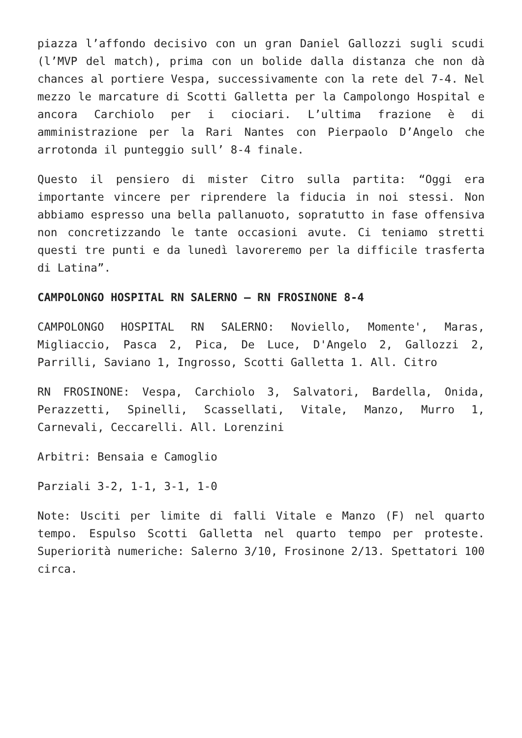piazza l’affondo decisivo con un gran Daniel Gallozzi sugli scudi (l’MVP del match), prima con un bolide dalla distanza che non dà chances al portiere Vespa, successivamente con la rete del 7-4. Nel mezzo le marcature di Scotti Galletta per la Campolongo Hospital e ancora Carchiolo per i ciociari. L’ultima frazione è di amministrazione per la Rari Nantes con Pierpaolo D’Angelo che arrotonda il punteggio sull’ 8-4 finale.
Questo il pensiero di mister Citro sulla partita: “Oggi era importante vincere per riprendere la fiducia in noi stessi. Non abbiamo espresso una bella pallanuoto, sopratutto in fase offensiva non concretizzando le tante occasioni avute. Ci teniamo stretti questi tre punti e da lunedì lavoreremo per la difficile trasferta di Latina”.
CAMPOLONGO HOSPITAL RN SALERNO – RN FROSINONE 8-4
CAMPOLONGO HOSPITAL RN SALERNO: Noviello, Momente', Maras, Migliaccio, Pasca 2, Pica, De Luce, D'Angelo 2, Gallozzi 2, Parrilli, Saviano 1, Ingrosso, Scotti Galletta 1. All. Citro
RN FROSINONE: Vespa, Carchiolo 3, Salvatori, Bardella, Onida, Perazzetti, Spinelli, Scassellati, Vitale, Manzo, Murro 1, Carnevali, Ceccarelli. All. Lorenzini
Arbitri: Bensaia e Camoglio
Parziali 3-2, 1-1, 3-1, 1-0
Note: Usciti per limite di falli Vitale e Manzo (F) nel quarto tempo. Espulso Scotti Galletta nel quarto tempo per proteste. Superiorità numeriche: Salerno 3/10, Frosinone 2/13. Spettatori 100 circa.